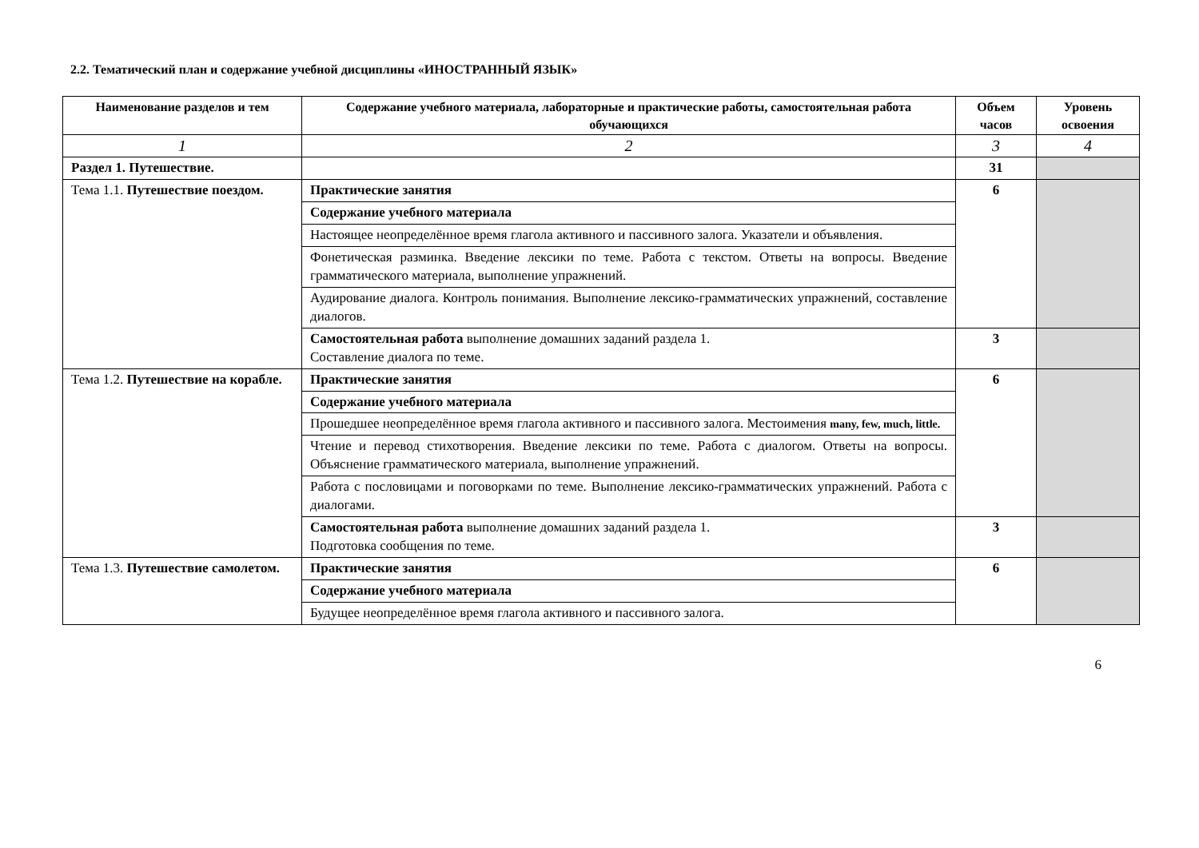2.2. Тематический план и содержание учебной дисциплины «ИНОСТРАННЫЙ ЯЗЫК»
| Наименование разделов и тем | Содержание учебного материала, лабораторные и практические работы, самостоятельная работа обучающихся | Объем часов | Уровень освоения |
| --- | --- | --- | --- |
| 1 | 2 | 3 | 4 |
| Раздел 1. Путешествие. | | 31 | |
| Тема 1.1. Путешествие поездом. | Практические занятия | 6 | |
| | Содержание учебного материала | | |
| | Настоящее неопределённое время глагола активного и пассивного залога. Указатели и объявления. | | |
| | Фонетическая разминка. Введение лексики по теме. Работа с текстом. Ответы на вопросы. Введение грамматического материала, выполнение упражнений. | | |
| | Аудирование диалога. Контроль понимания. Выполнение лексико-грамматических упражнений, составление диалогов. | | |
| | Самостоятельная работа выполнение домашних заданий раздела 1. Составление диалога по теме. | 3 | |
| Тема 1.2. Путешествие на корабле. | Практические занятия | 6 | |
| | Содержание учебного материала | | |
| | Прошедшее неопределённое время глагола активного и пассивного залога. Местоимения many, few, much, little. | | |
| | Чтение и перевод стихотворения. Введение лексики по теме. Работа с диалогом. Ответы на вопросы. Объяснение грамматического материала, выполнение упражнений. | | |
| | Работа с пословицами и поговорками по теме. Выполнение лексико-грамматических упражнений. Работа с диалогами. | | |
| | Самостоятельная работа выполнение домашних заданий раздела 1. Подготовка сообщения по теме. | 3 | |
| Тема 1.3. Путешествие самолетом. | Практические занятия | 6 | |
| | Содержание учебного материала | | |
| | Будущее неопределённое время глагола активного и пассивного залога. | | |
6